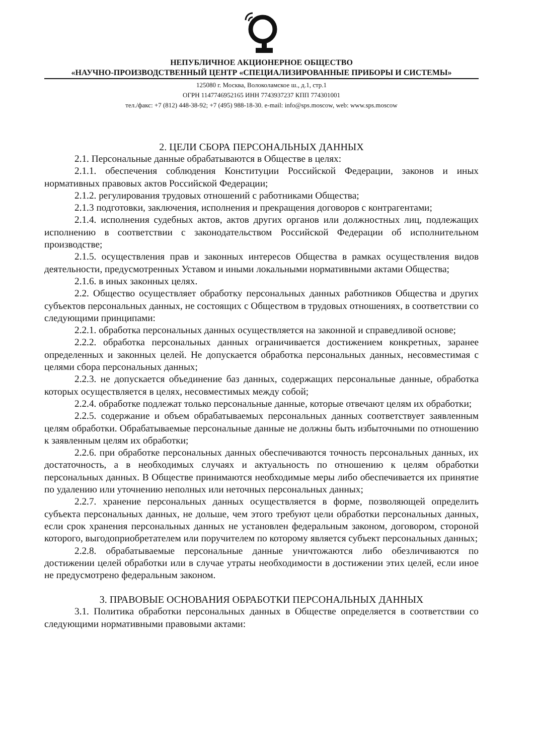НЕПУБЛИЧНОЕ АКЦИОНЕРНОЕ ОБЩЕСТВО
«НАУЧНО-ПРОИЗВОДСТВЕННЫЙ ЦЕНТР «СПЕЦИАЛИЗИРОВАННЫЕ ПРИБОРЫ И СИСТЕМЫ»
125080 г. Москва, Волоколамское ш., д.1, стр.1
ОГРН 1147746952165 ИНН 7743937237 КПП 774301001
тел./факс: +7 (812) 448-38-92; +7 (495) 988-18-30. e-mail: info@sps.moscow, web: www.sps.moscow
2. ЦЕЛИ СБОРА ПЕРСОНАЛЬНЫХ ДАННЫХ
2.1. Персональные данные обрабатываются в Обществе в целях:
2.1.1. обеспечения соблюдения Конституции Российской Федерации, законов и иных нормативных правовых актов Российской Федерации;
2.1.2. регулирования трудовых отношений с работниками Общества;
2.1.3 подготовки, заключения, исполнения и прекращения договоров с контрагентами;
2.1.4. исполнения судебных актов, актов других органов или должностных лиц, подлежащих исполнению в соответствии с законодательством Российской Федерации об исполнительном производстве;
2.1.5. осуществления прав и законных интересов Общества в рамках осуществления видов деятельности, предусмотренных Уставом и иными локальными нормативными актами Общества;
2.1.6. в иных законных целях.
2.2. Общество осуществляет обработку персональных данных работников Общества и других субъектов персональных данных, не состоящих с Обществом в трудовых отношениях, в соответствии со следующими принципами:
2.2.1. обработка персональных данных осуществляется на законной и справедливой основе;
2.2.2. обработка персональных данных ограничивается достижением конкретных, заранее определенных и законных целей. Не допускается обработка персональных данных, несовместимая с целями сбора персональных данных;
2.2.3. не допускается объединение баз данных, содержащих персональные данные, обработка которых осуществляется в целях, несовместимых между собой;
2.2.4. обработке подлежат только персональные данные, которые отвечают целям их обработки;
2.2.5. содержание и объем обрабатываемых персональных данных соответствует заявленным целям обработки. Обрабатываемые персональные данные не должны быть избыточными по отношению к заявленным целям их обработки;
2.2.6. при обработке персональных данных обеспечиваются точность персональных данных, их достаточность, а в необходимых случаях и актуальность по отношению к целям обработки персональных данных. В Обществе принимаются необходимые меры либо обеспечивается их принятие по удалению или уточнению неполных или неточных персональных данных;
2.2.7. хранение персональных данных осуществляется в форме, позволяющей определить субъекта персональных данных, не дольше, чем этого требуют цели обработки персональных данных, если срок хранения персональных данных не установлен федеральным законом, договором, стороной которого, выгодоприобретателем или поручителем по которому является субъект персональных данных;
2.2.8. обрабатываемые персональные данные уничтожаются либо обезличиваются по достижении целей обработки или в случае утраты необходимости в достижении этих целей, если иное не предусмотрено федеральным законом.
3. ПРАВОВЫЕ ОСНОВАНИЯ ОБРАБОТКИ ПЕРСОНАЛЬНЫХ ДАННЫХ
3.1. Политика обработки персональных данных в Обществе определяется в соответствии со следующими нормативными правовыми актами: